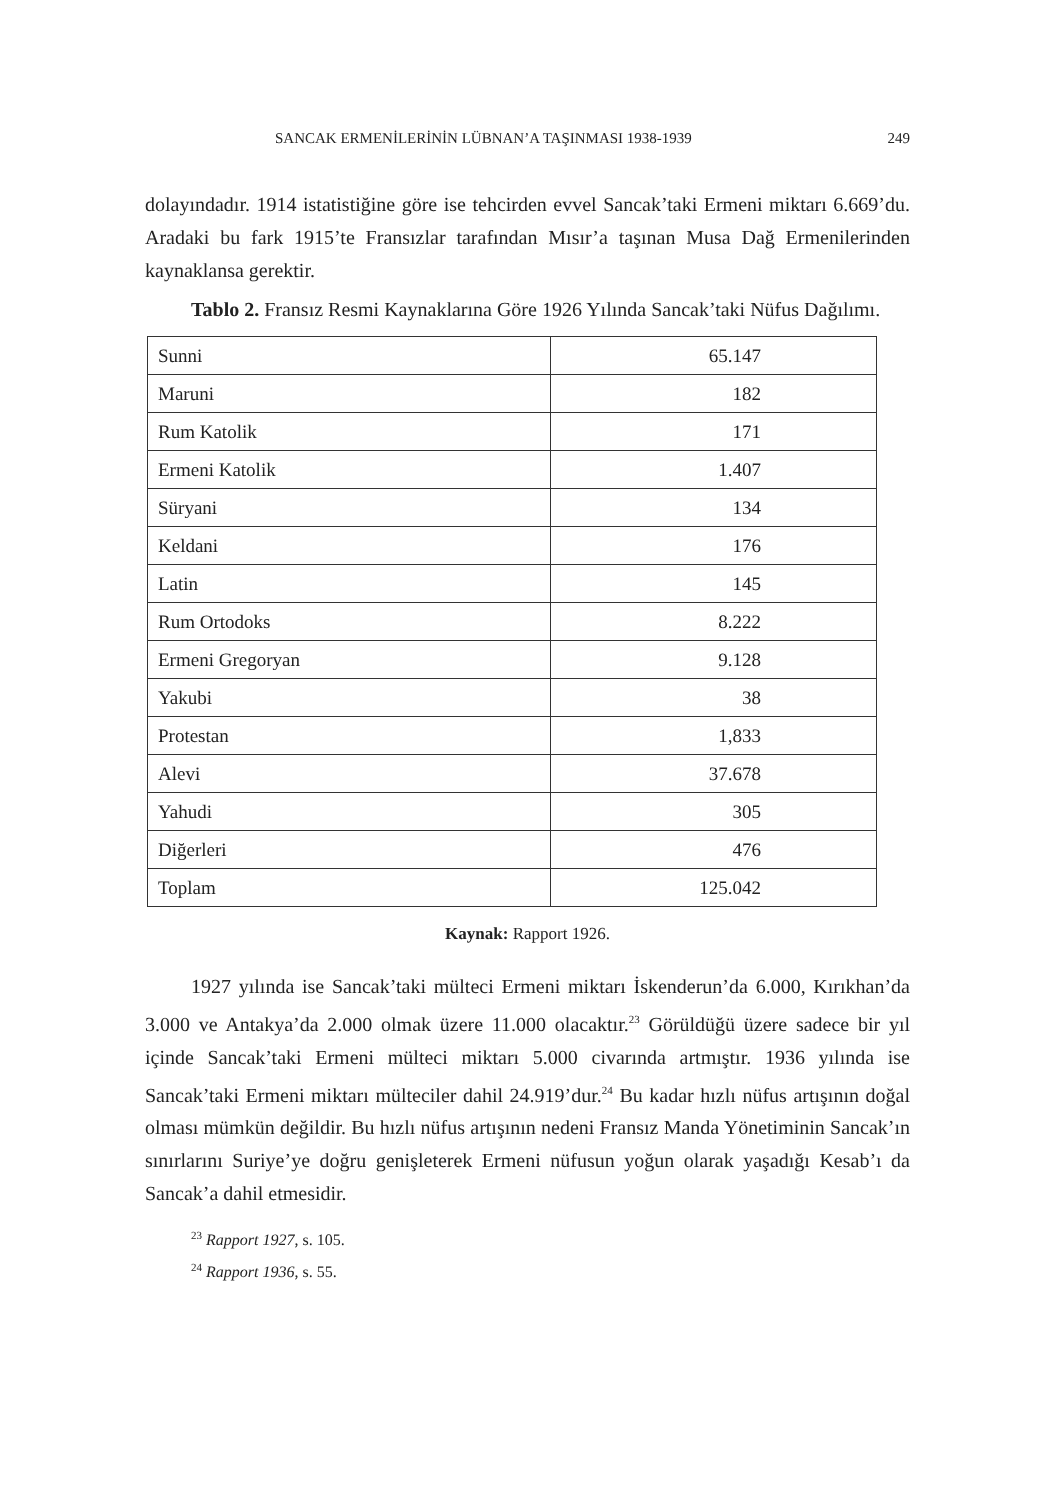SANCAK ERMENİLERİNİN LÜBNAN’A TAŞINMASI 1938-1939 249
dolayındadır. 1914 istatistiğine göre ise tehcirden evvel Sancak’taki Ermeni miktarı 6.669’du. Aradaki bu fark 1915’te Fransızlar tarafından Mısır’a taşınan Musa Dağ Ermenilerinden kaynaklansa gerektir.
Tablo 2. Fransız Resmi Kaynaklarına Göre 1926 Yılında Sancak’taki Nüfus Dağılımı.
| Sunni | 65.147 |
| Maruni | 182 |
| Rum Katolik | 171 |
| Ermeni Katolik | 1.407 |
| Süryani | 134 |
| Keldani | 176 |
| Latin | 145 |
| Rum Ortodoks | 8.222 |
| Ermeni Gregoryan | 9.128 |
| Yakubi | 38 |
| Protestan | 1,833 |
| Alevi | 37.678 |
| Yahudi | 305 |
| Diğerleri | 476 |
| Toplam | 125.042 |
Kaynak: Rapport 1926.
1927 yılında ise Sancak’taki mülteci Ermeni miktarı İskenderun’da 6.000, Kırıkhan’da 3.000 ve Antakya’da 2.000 olmak üzere 11.000 olacaktır.<sup>23</sup> Görüldüğü üzere sadece bir yıl içinde Sancak’taki Ermeni mülteci miktarı 5.000 civarında artmıştır. 1936 yılında ise Sancak’taki Ermeni miktarı mülteciler dahil 24.919’dur.<sup>24</sup> Bu kadar hızlı nüfus artışının doğal olması mümkün değildir. Bu hızlı nüfus artışının nedeni Fransız Manda Yönetiminin Sancak’ın sınırlarını Suriye’ye doğru genişleterek Ermeni nüfusun yoğun olarak yaşadığı Kesab’ı da Sancak’a dahil etmesidir.
<sup>23</sup> Rapport 1927, s. 105.
<sup>24</sup> Rapport 1936, s. 55.